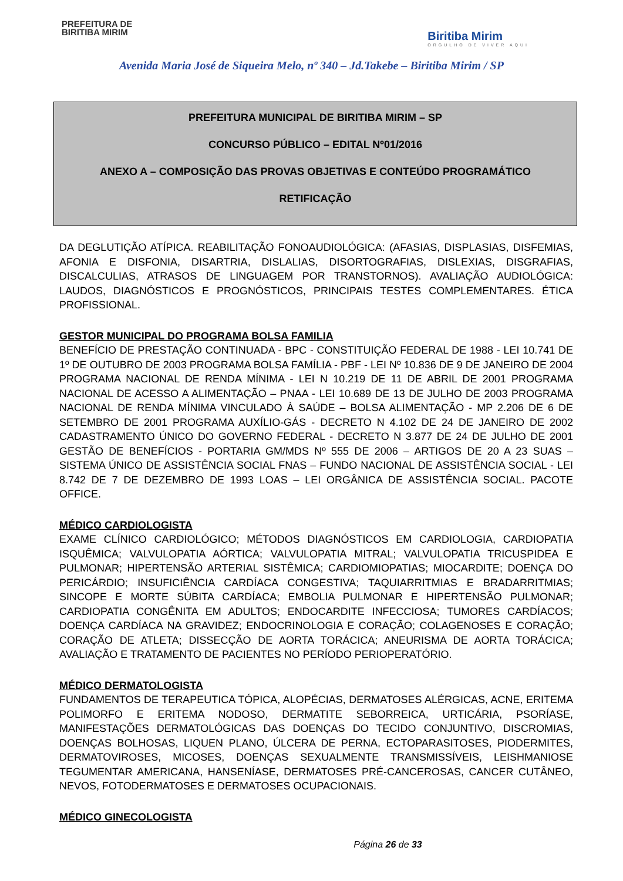PREFEITURA DE
BIRITIBA MIRIM
Biritiba Mirim
ORGULHO DE VIVER AQUI
Avenida Maria José de Siqueira Melo, nº 340 – Jd.Takebe – Biritiba Mirim / SP
PREFEITURA MUNICIPAL DE BIRITIBA MIRIM – SP
CONCURSO PÚBLICO – EDITAL Nº01/2016
ANEXO A – COMPOSIÇÃO DAS PROVAS OBJETIVAS E CONTEÚDO PROGRAMÁTICO
RETIFICAÇÃO
DA DEGLUTIÇÃO ATÍPICA. REABILITAÇÃO FONOAUDIOLÓGICA: (AFASIAS, DISPLASIAS, DISFEMIAS, AFONIA E DISFONIA, DISARTRIA, DISLALIAS, DISORTOGRAFIAS, DISLEXIAS, DISGRAFIAS, DISCALCULIAS, ATRASOS DE LINGUAGEM POR TRANSTORNOS). AVALIAÇÃO AUDIOLÓGICA: LAUDOS, DIAGNÓSTICOS E PROGNÓSTICOS, PRINCIPAIS TESTES COMPLEMENTARES. ÉTICA PROFISSIONAL.
GESTOR MUNICIPAL DO PROGRAMA BOLSA FAMILIA
BENEFÍCIO DE PRESTAÇÃO CONTINUADA - BPC - CONSTITUIÇÃO FEDERAL DE 1988 - LEI 10.741 DE 1º DE OUTUBRO DE 2003 PROGRAMA BOLSA FAMÍLIA - PBF - LEI Nº 10.836 DE 9 DE JANEIRO DE 2004 PROGRAMA NACIONAL DE RENDA MÍNIMA - LEI N 10.219 DE 11 DE ABRIL DE 2001 PROGRAMA NACIONAL DE ACESSO A ALIMENTAÇÃO – PNAA - LEI 10.689 DE 13 DE JULHO DE 2003 PROGRAMA NACIONAL DE RENDA MÍNIMA VINCULADO À SAÚDE – BOLSA ALIMENTAÇÃO - MP 2.206 DE 6 DE SETEMBRO DE 2001 PROGRAMA AUXÍLIO-GÁS - DECRETO N 4.102 DE 24 DE JANEIRO DE 2002 CADASTRAMENTO ÚNICO DO GOVERNO FEDERAL - DECRETO N 3.877 DE 24 DE JULHO DE 2001 GESTÃO DE BENEFÍCIOS - PORTARIA GM/MDS Nº 555 DE 2006 – ARTIGOS DE 20 A 23 SUAS – SISTEMA ÚNICO DE ASSISTÊNCIA SOCIAL FNAS – FUNDO NACIONAL DE ASSISTÊNCIA SOCIAL - LEI 8.742 DE 7 DE DEZEMBRO DE 1993 LOAS – LEI ORGÂNICA DE ASSISTÊNCIA SOCIAL. PACOTE OFFICE.
MÉDICO CARDIOLOGISTA
EXAME CLÍNICO CARDIOLÓGICO; MÉTODOS DIAGNÓSTICOS EM CARDIOLOGIA, CARDIOPATIA ISQUÊMICA; VALVULOPATIA AÓRTICA; VALVULOPATIA MITRAL; VALVULOPATIA TRICUSPIDEA E PULMONAR; HIPERTENSÃO ARTERIAL SISTÊMICA; CARDIOMIOPATIAS; MIOCARDITE; DOENÇA DO PERICÁRDIO; INSUFICIÊNCIA CARDÍACA CONGESTIVA; TAQUIARRITMIAS E BRADARRITMIAS; SINCOPE E MORTE SÚBITA CARDÍACA; EMBOLIA PULMONAR E HIPERTENSÃO PULMONAR; CARDIOPATIA CONGÊNITA EM ADULTOS; ENDOCARDITE INFECCIOSA; TUMORES CARDÍACOS; DOENÇA CARDÍACA NA GRAVIDEZ; ENDOCRINOLOGIA E CORAÇÃO; COLAGENOSES E CORAÇÃO; CORAÇÃO DE ATLETA; DISSECÇÃO DE AORTA TORÁCICA; ANEURISMA DE AORTA TORÁCICA; AVALIAÇÃO E TRATAMENTO DE PACIENTES NO PERÍODO PERIOPERATÓRIO.
MÉDICO DERMATOLOGISTA
FUNDAMENTOS DE TERAPEUTICA TÓPICA, ALOPÉCIAS, DERMATOSES ALÉRGICAS, ACNE, ERITEMA POLIMORFO E ERITEMA NODOSO, DERMATITE SEBORREICA, URTICÁRIA, PSORÍASE, MANIFESTAÇÕES DERMATOLÓGICAS DAS DOENÇAS DO TECIDO CONJUNTIVO, DISCROMIAS, DOENÇAS BOLHOSAS, LIQUEN PLANO, ÚLCERA DE PERNA, ECTOPARASITOSES, PIODERMITES, DERMATOVIROSES, MICOSES, DOENÇAS SEXUALMENTE TRANSMISSÍVEIS, LEISHMANIOSE TEGUMENTAR AMERICANA, HANSENÍASE, DERMATOSES PRÉ-CANCEROSAS, CANCER CUTÂNEO, NEVOS, FOTODERMATOSES E DERMATOSES OCUPACIONAIS.
MÉDICO GINECOLOGISTA
Página 26 de 33